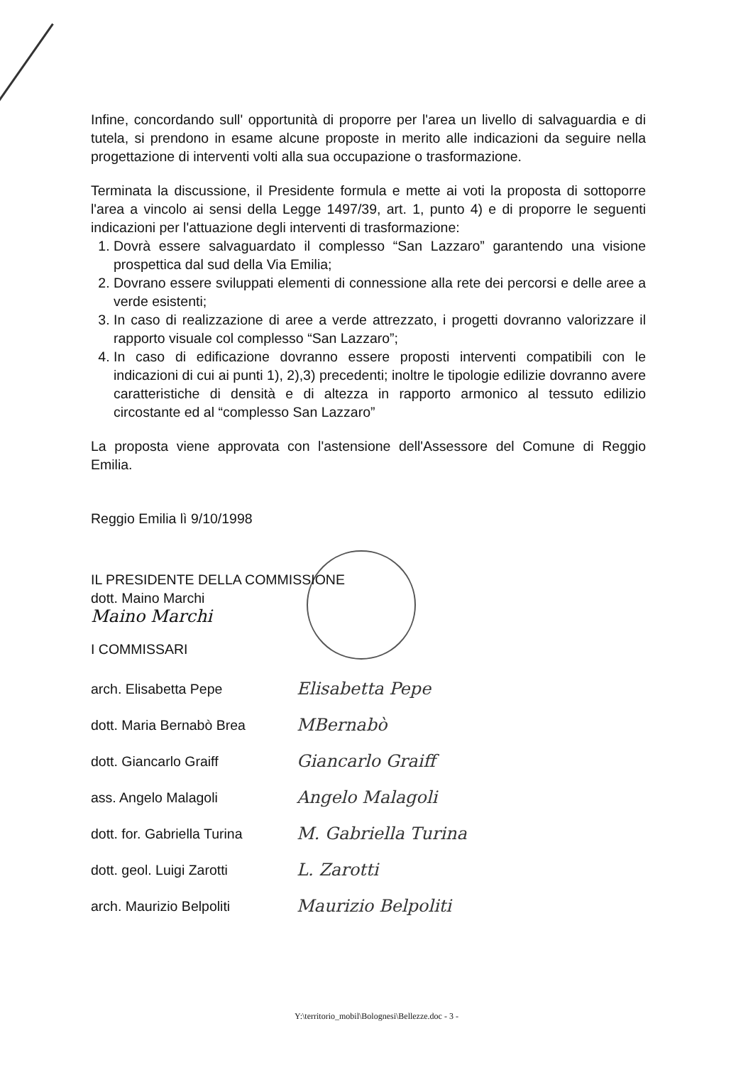Infine, concordando sull' opportunità di proporre per l'area un livello di salvaguardia e di tutela, si prendono in esame alcune proposte in merito alle indicazioni da seguire nella progettazione di interventi volti alla sua occupazione o trasformazione.
Terminata la discussione, il Presidente formula e mette ai voti la proposta di sottoporre l'area a vincolo ai sensi della Legge 1497/39, art. 1, punto 4) e di proporre le seguenti indicazioni per l'attuazione degli interventi di trasformazione:
1. Dovrà essere salvaguardato il complesso “San Lazzaro” garantendo una visione prospettica dal sud della Via Emilia;
2. Dovrano essere sviluppati elementi di connessione alla rete dei percorsi e delle aree a verde esistenti;
3. In caso di realizzazione di aree a verde attrezzato, i progetti dovranno valorizzare il rapporto visuale col complesso “San Lazzaro”;
4. In caso di edificazione dovranno essere proposti interventi compatibili con le indicazioni di cui ai punti 1), 2),3) precedenti; inoltre le tipologie edilizie dovranno avere caratteristiche di densità e di altezza in rapporto armonico al tessuto edilizio circostante ed al “complesso San Lazzaro”
La proposta viene approvata con l'astensione dell'Assessore del Comune di Reggio Emilia.
Reggio Emilia lì 9/10/1998
IL PRESIDENTE DELLA COMMISSIONE
dott. Maino Marchi
Maino Marchi
I COMMISSARI
arch. Elisabetta Pepe
Elisabetta Pepe
dott. Maria Bernabò Brea
MBernabò
dott. Giancarlo Graiff
Giancarlo Graiff
ass. Angelo Malagoli
Angelo Malagoli
dott. for. Gabriella Turina
M. Gabriella Turina
dott. geol. Luigi Zarotti
L. Zarotti
arch. Maurizio Belpoliti
Maurizio Belpoliti
Y:\territorio_mobil\Bolognesi\Bellezze.doc - 3 -